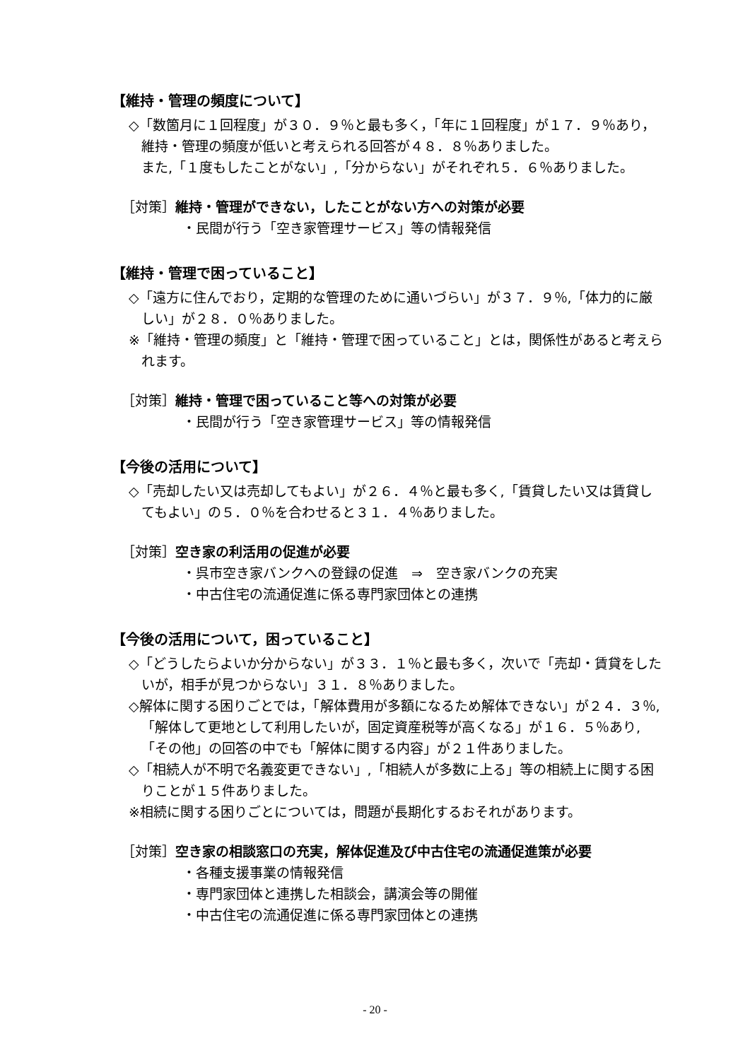【維持・管理の頻度について】
◇「数箇月に１回程度」が３０．９％と最も多く，「年に１回程度」が１７．９％あり，維持・管理の頻度が低いと考えられる回答が４８．８％ありました。
また,「１度もしたことがない」,「分からない」がそれぞれ５．６％ありました。
［対策］維持・管理ができない，したことがない方への対策が必要
・民間が行う「空き家管理サービス」等の情報発信
【維持・管理で困っていること】
◇「遠方に住んでおり，定期的な管理のために通いづらい」が３７．９％,「体力的に厳しい」が２８．０％ありました。
※「維持・管理の頻度」と「維持・管理で困っていること」とは，関係性があると考えられます。
［対策］維持・管理で困っていること等への対策が必要
・民間が行う「空き家管理サービス」等の情報発信
【今後の活用について】
◇「売却したい又は売却してもよい」が２６．４％と最も多く,「賃貸したい又は賃貸してもよい」の５．０％を合わせると３１．４％ありました。
［対策］空き家の利活用の促進が必要
・呉市空き家バンクへの登録の促進　⇒　空き家バンクの充実
・中古住宅の流通促進に係る専門家団体との連携
【今後の活用について，困っていること】
◇「どうしたらよいか分からない」が３３．１％と最も多く，次いで「売却・賃貸をしたいが，相手が見つからない」３１．８％ありました。
◇解体に関する困りごとでは，「解体費用が多額になるため解体できない」が２４．３％,「解体して更地として利用したいが，固定資産税等が高くなる」が１６．５％あり,「その他」の回答の中でも「解体に関する内容」が２１件ありました。
◇「相続人が不明で名義変更できない」,「相続人が多数に上る」等の相続上に関する困りことが１５件ありました。
※相続に関する困りごとについては，問題が長期化するおそれがあります。
［対策］空き家の相談窓口の充実，解体促進及び中古住宅の流通促進策が必要
・各種支援事業の情報発信
・専門家団体と連携した相談会，講演会等の開催
・中古住宅の流通促進に係る専門家団体との連携
- 20 -